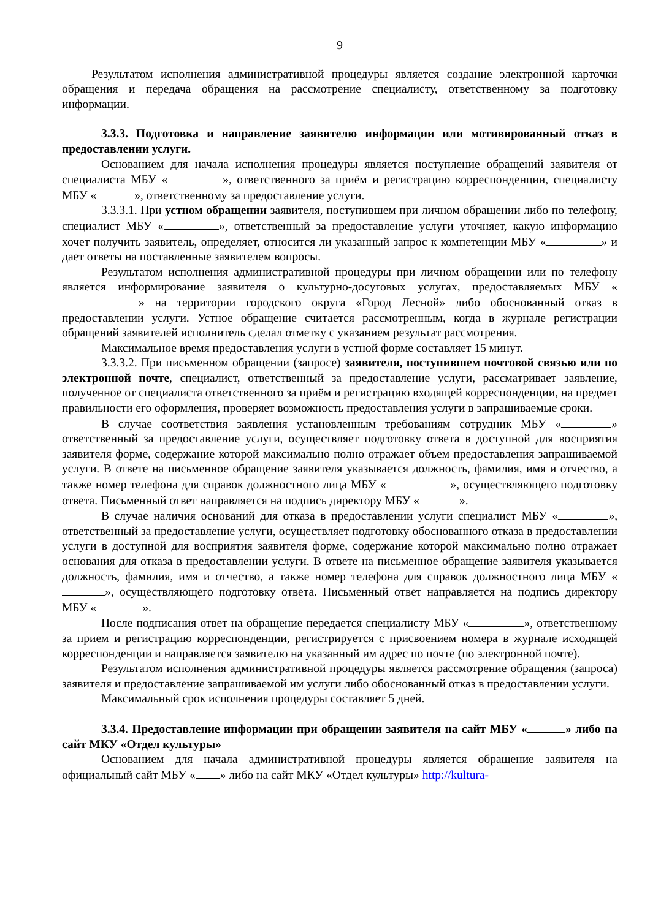9
Результатом исполнения административной процедуры является создание электронной карточки обращения и передача обращения на рассмотрение специалисту, ответственному за подготовку информации.
3.3.3. Подготовка и направление заявителю информации или мотивированный отказ в предоставлении услуги.
Основанием для начала исполнения процедуры является поступление обращений заявителя от специалиста МБУ « », ответственного за приём и регистрацию корреспонденции, специалисту МБУ « », ответственному за предоставление услуги.
3.3.3.1. При устном обращении заявителя, поступившем при личном обращении либо по телефону, специалист МБУ « », ответственный за предоставление услуги уточняет, какую информацию хочет получить заявитель, определяет, относится ли указанный запрос к компетенции МБУ « » и дает ответы на поставленные заявителем вопросы.
Результатом исполнения административной процедуры при личном обращении или по телефону является информирование заявителя о культурно-досуговых услугах, предоставляемых МБУ « » на территории городского округа «Город Лесной» либо обоснованный отказ в предоставлении услуги. Устное обращение считается рассмотренным, когда в журнале регистрации обращений заявителей исполнитель сделал отметку с указанием результат рассмотрения.
Максимальное время предоставления услуги в устной форме составляет 15 минут.
3.3.3.2. При письменном обращении (запросе) заявителя, поступившем почтовой связью или по электронной почте, специалист, ответственный за предоставление услуги, рассматривает заявление, полученное от специалиста ответственного за приём и регистрацию входящей корреспонденции, на предмет правильности его оформления, проверяет возможность предоставления услуги в запрашиваемые сроки.
В случае соответствия заявления установленным требованиям сотрудник МБУ « » ответственный за предоставление услуги, осуществляет подготовку ответа в доступной для восприятия заявителя форме, содержание которой максимально полно отражает объем предоставления запрашиваемой услуги. В ответе на письменное обращение заявителя указывается должность, фамилия, имя и отчество, а также номер телефона для справок должностного лица МБУ « », осуществляющего подготовку ответа. Письменный ответ направляется на подпись директору МБУ « ».
В случае наличия оснований для отказа в предоставлении услуги специалист МБУ « », ответственный за предоставление услуги, осуществляет подготовку обоснованного отказа в предоставлении услуги в доступной для восприятия заявителя форме, содержание которой максимально полно отражает основания для отказа в предоставлении услуги. В ответе на письменное обращение заявителя указывается должность, фамилия, имя и отчество, а также номер телефона для справок должностного лица МБУ « », осуществляющего подготовку ответа. Письменный ответ направляется на подпись директору МБУ « ».
После подписания ответ на обращение передается специалисту МБУ « », ответственному за прием и регистрацию корреспонденции, регистрируется с присвоением номера в журнале исходящей корреспонденции и направляется заявителю на указанный им адрес по почте (по электронной почте).
Результатом исполнения административной процедуры является рассмотрение обращения (запроса) заявителя и предоставление запрашиваемой им услуги либо обоснованный отказ в предоставлении услуги.
Максимальный срок исполнения процедуры составляет 5 дней.
3.3.4. Предоставление информации при обращении заявителя на сайт МБУ « » либо на сайт МКУ «Отдел культуры»
Основанием для начала административной процедуры является обращение заявителя на официальный сайт МБУ « » либо на сайт МКУ «Отдел культуры» http://kultura-